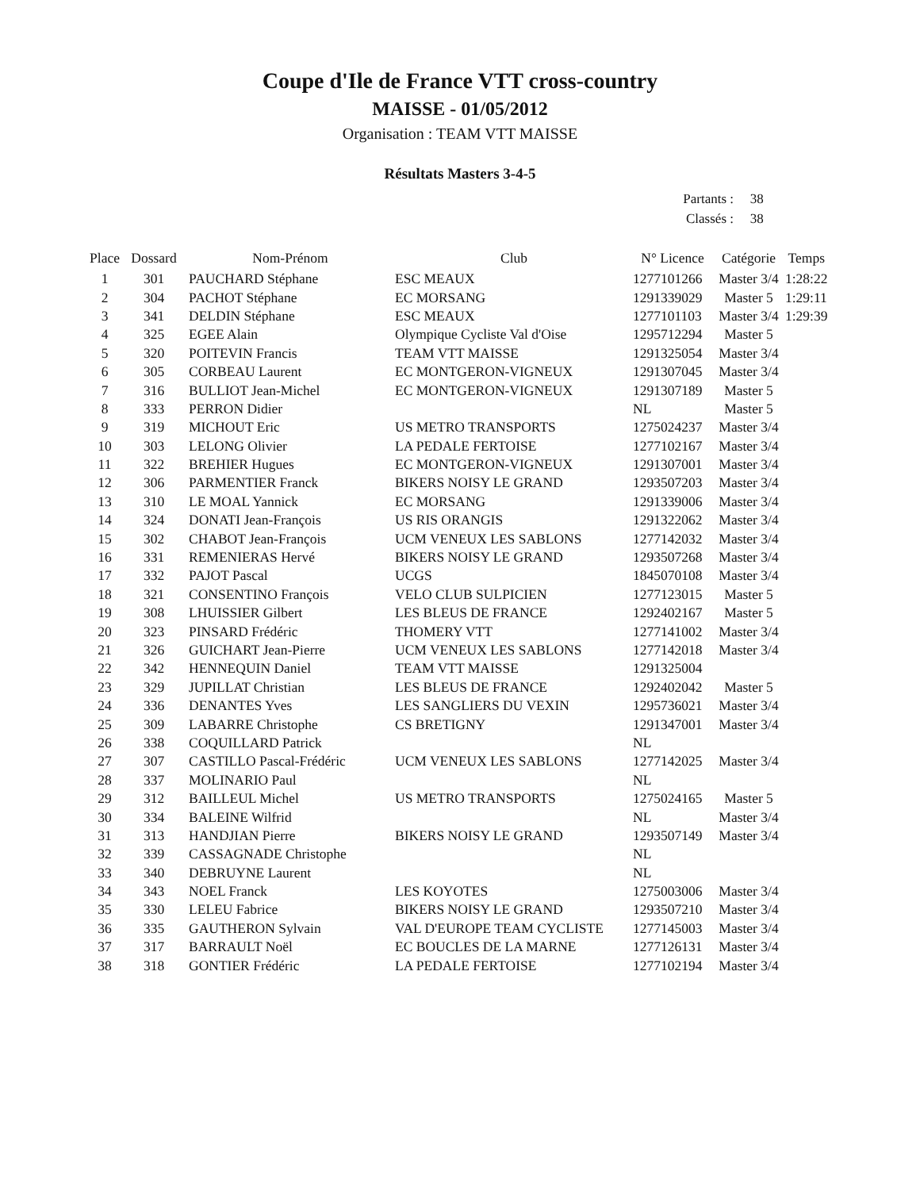Coupe d'Ile de France VTT cross-country
MAISSE - 01/05/2012
Organisation : TEAM VTT MAISSE
Résultats Masters 3-4-5
Partants : 38
Classés : 38
| Place | Dossard | Nom-Prénom | Club | N° Licence | Catégorie | Temps |
| --- | --- | --- | --- | --- | --- | --- |
| 1 | 301 | PAUCHARD Stéphane | ESC MEAUX | 1277101266 | Master 3/4 | 1:28:22 |
| 2 | 304 | PACHOT Stéphane | EC MORSANG | 1291339029 | Master 5 | 1:29:11 |
| 3 | 341 | DELDIN Stéphane | ESC MEAUX | 1277101103 | Master 3/4 | 1:29:39 |
| 4 | 325 | EGEE Alain | Olympique Cycliste Val d'Oise | 1295712294 | Master 5 | |
| 5 | 320 | POITEVIN Francis | TEAM VTT MAISSE | 1291325054 | Master 3/4 | |
| 6 | 305 | CORBEAU Laurent | EC MONTGERON-VIGNEUX | 1291307045 | Master 3/4 | |
| 7 | 316 | BULLIOT Jean-Michel | EC MONTGERON-VIGNEUX | 1291307189 | Master 5 | |
| 8 | 333 | PERRON Didier | | NL | Master 5 | |
| 9 | 319 | MICHOUT Eric | US METRO TRANSPORTS | 1275024237 | Master 3/4 | |
| 10 | 303 | LELONG Olivier | LA PEDALE FERTOISE | 1277102167 | Master 3/4 | |
| 11 | 322 | BREHIER Hugues | EC MONTGERON-VIGNEUX | 1291307001 | Master 3/4 | |
| 12 | 306 | PARMENTIER Franck | BIKERS NOISY LE GRAND | 1293507203 | Master 3/4 | |
| 13 | 310 | LE MOAL Yannick | EC MORSANG | 1291339006 | Master 3/4 | |
| 14 | 324 | DONATI Jean-François | US RIS ORANGIS | 1291322062 | Master 3/4 | |
| 15 | 302 | CHABOT Jean-François | UCM VENEUX LES SABLONS | 1277142032 | Master 3/4 | |
| 16 | 331 | REMENIERAS Hervé | BIKERS NOISY LE GRAND | 1293507268 | Master 3/4 | |
| 17 | 332 | PAJOT Pascal | UCGS | 1845070108 | Master 3/4 | |
| 18 | 321 | CONSENTINO François | VELO CLUB SULPICIEN | 1277123015 | Master 5 | |
| 19 | 308 | LHUISSIER Gilbert | LES BLEUS DE FRANCE | 1292402167 | Master 5 | |
| 20 | 323 | PINSARD Frédéric | THOMERY VTT | 1277141002 | Master 3/4 | |
| 21 | 326 | GUICHART Jean-Pierre | UCM VENEUX LES SABLONS | 1277142018 | Master 3/4 | |
| 22 | 342 | HENNEQUIN Daniel | TEAM VTT MAISSE | 1291325004 | | |
| 23 | 329 | JUPILLAT Christian | LES BLEUS DE FRANCE | 1292402042 | Master 5 | |
| 24 | 336 | DENANTES Yves | LES SANGLIERS DU VEXIN | 1295736021 | Master 3/4 | |
| 25 | 309 | LABARRE Christophe | CS BRETIGNY | 1291347001 | Master 3/4 | |
| 26 | 338 | COQUILLARD Patrick | | NL | | |
| 27 | 307 | CASTILLO Pascal-Frédéric | UCM VENEUX LES SABLONS | 1277142025 | Master 3/4 | |
| 28 | 337 | MOLINARIO Paul | | NL | | |
| 29 | 312 | BAILLEUL Michel | US METRO TRANSPORTS | 1275024165 | Master 5 | |
| 30 | 334 | BALEINE Wilfrid | | NL | Master 3/4 | |
| 31 | 313 | HANDJIAN Pierre | BIKERS NOISY LE GRAND | 1293507149 | Master 3/4 | |
| 32 | 339 | CASSAGNADE Christophe | | NL | | |
| 33 | 340 | DEBRUYNE Laurent | | NL | | |
| 34 | 343 | NOEL Franck | LES KOYOTES | 1275003006 | Master 3/4 | |
| 35 | 330 | LELEU Fabrice | BIKERS NOISY LE GRAND | 1293507210 | Master 3/4 | |
| 36 | 335 | GAUTHERON Sylvain | VAL D'EUROPE TEAM CYCLISTE | 1277145003 | Master 3/4 | |
| 37 | 317 | BARRAULT Noël | EC BOUCLES DE LA MARNE | 1277126131 | Master 3/4 | |
| 38 | 318 | GONTIER Frédéric | LA PEDALE FERTOISE | 1277102194 | Master 3/4 | |